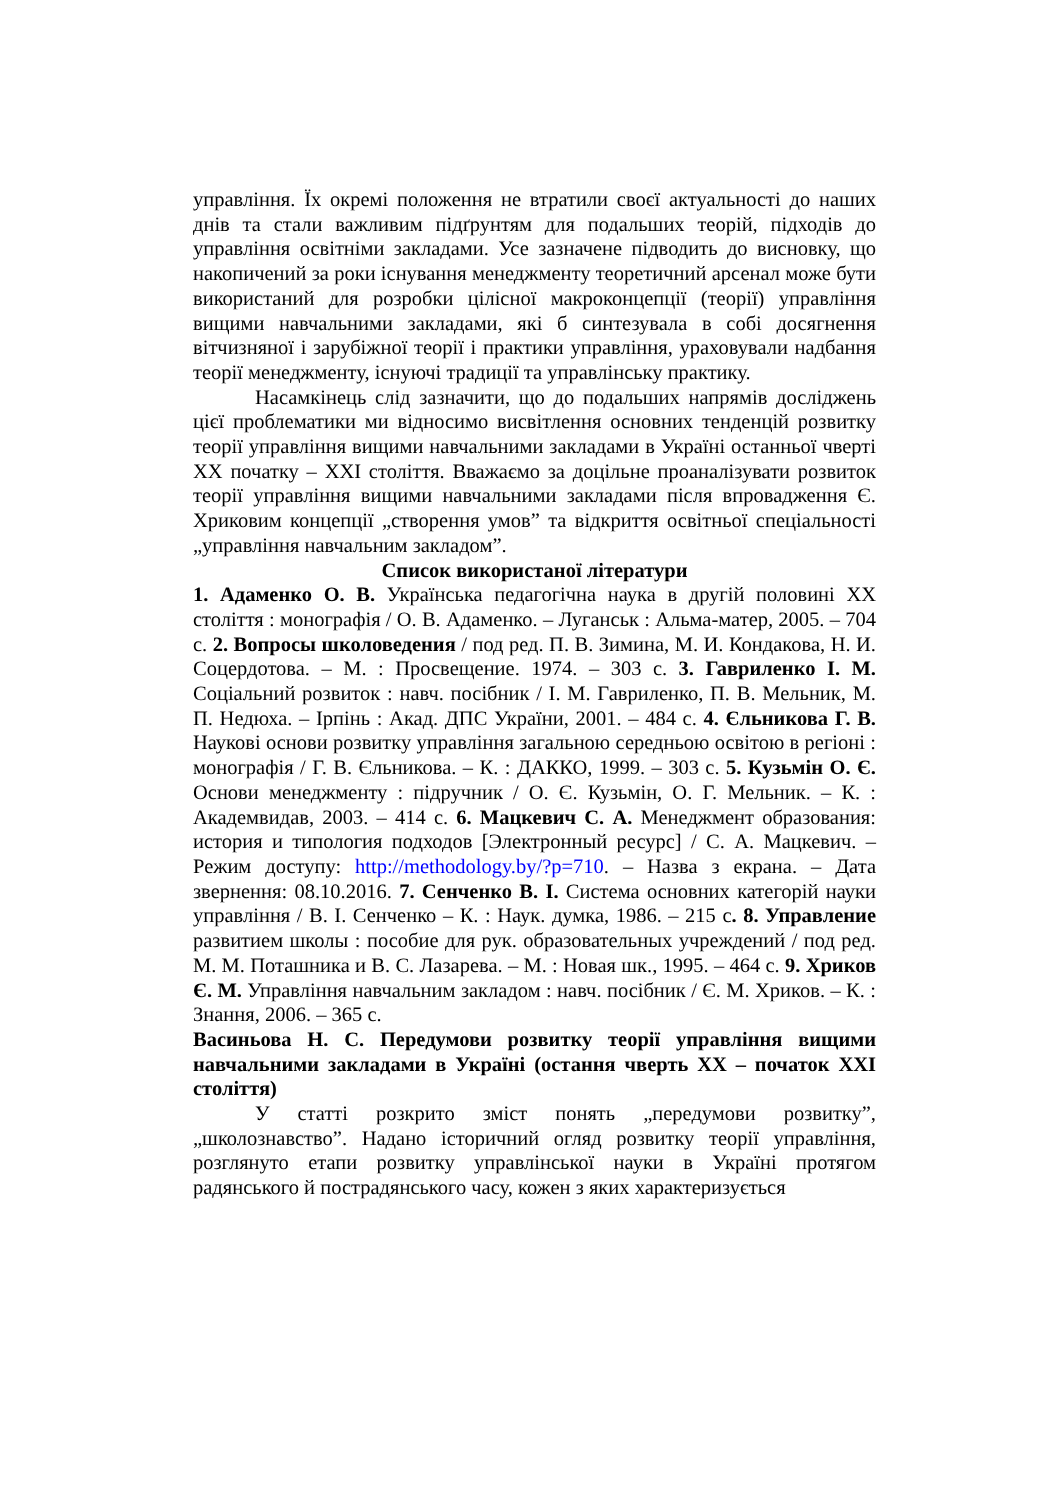управління. Їх окремі положення не втратили своєї актуальності до наших днів та стали важливим підґрунтям для подальших теорій, підходів до управління освітніми закладами. Усе зазначене підводить до висновку, що накопичений за роки існування менеджменту теоретичний арсенал може бути використаний для розробки цілісної макроконцепції (теорії) управління вищими навчальними закладами, які б синтезувала в собі досягнення вітчизняної і зарубіжної теорії і практики управління, ураховували надбання теорії менеджменту, існуючі традиції та управлінську практику.
Насамкінець слід зазначити, що до подальших напрямів досліджень цієї проблематики ми відносимо висвітлення основних тенденцій розвитку теорії управління вищими навчальними закладами в Україні останньої чверті ХХ початку – ХХІ століття. Вважаємо за доцільне проаналізувати розвиток теорії управління вищими навчальними закладами після впровадження Є. Хриковим концепції „створення умов” та відкриття освітньої спеціальності „управління навчальним закладом”.
Список використаної літератури
1. Адаменко О. В. Українська педагогічна наука в другій половині ХХ століття : монографія / О. В. Адаменко. – Луганськ : Альма-матер, 2005. – 704 с. 2. Вопросы школоведения / под ред. П. В. Зимина, М. И. Кондакова, Н. И. Соцердотова. – М. : Просвещение. 1974. – 303 с. 3. Гавриленко І. М. Соціальний розвиток : навч. посібник / І. М. Гавриленко, П. В. Мельник, М. П. Недюха. – Ірпінь : Акад. ДПС України, 2001. – 484 с. 4. Єльникова Г. В. Наукові основи розвитку управління загальною середньою освітою в регіоні : монографія / Г. В. Єльникова. – К. : ДАККО, 1999. – 303 с. 5. Кузьмін О. Є. Основи менеджменту : підручник / О. Є. Кузьмін, О. Г. Мельник. – К. : Академвидав, 2003. – 414 с. 6. Мацкевич С. А. Менеджмент образования: история и типология подходов [Электронный ресурс] / С. А. Мацкевич. – Режим доступу: http://methodology.by/?p=710. – Назва з екрана. – Дата звернення: 08.10.2016. 7. Сенченко В. І. Система основних категорій науки управління / В. І. Сенченко – К. : Наук. думка, 1986. – 215 с. 8. Управление развитием школы : пособие для рук. образовательных учреждений / под ред. М. М. Поташника и В. С. Лазарева. – М. : Новая шк., 1995. – 464 с. 9. Хриков Є. М. Управління навчальним закладом : навч. посібник / Є. М. Хриков. – К. : Знання, 2006. – 365 с.
Васиньова Н. С. Передумови розвитку теорії управління вищими навчальними закладами в Україні (остання чверть ХХ – початок ХХІ століття)
У статті розкрито зміст понять „передумови розвитку”, „школознавство”. Надано історичний огляд розвитку теорії управління, розглянуто етапи розвитку управлінської науки в Україні протягом радянського й пострадянського часу, кожен з яких характеризується